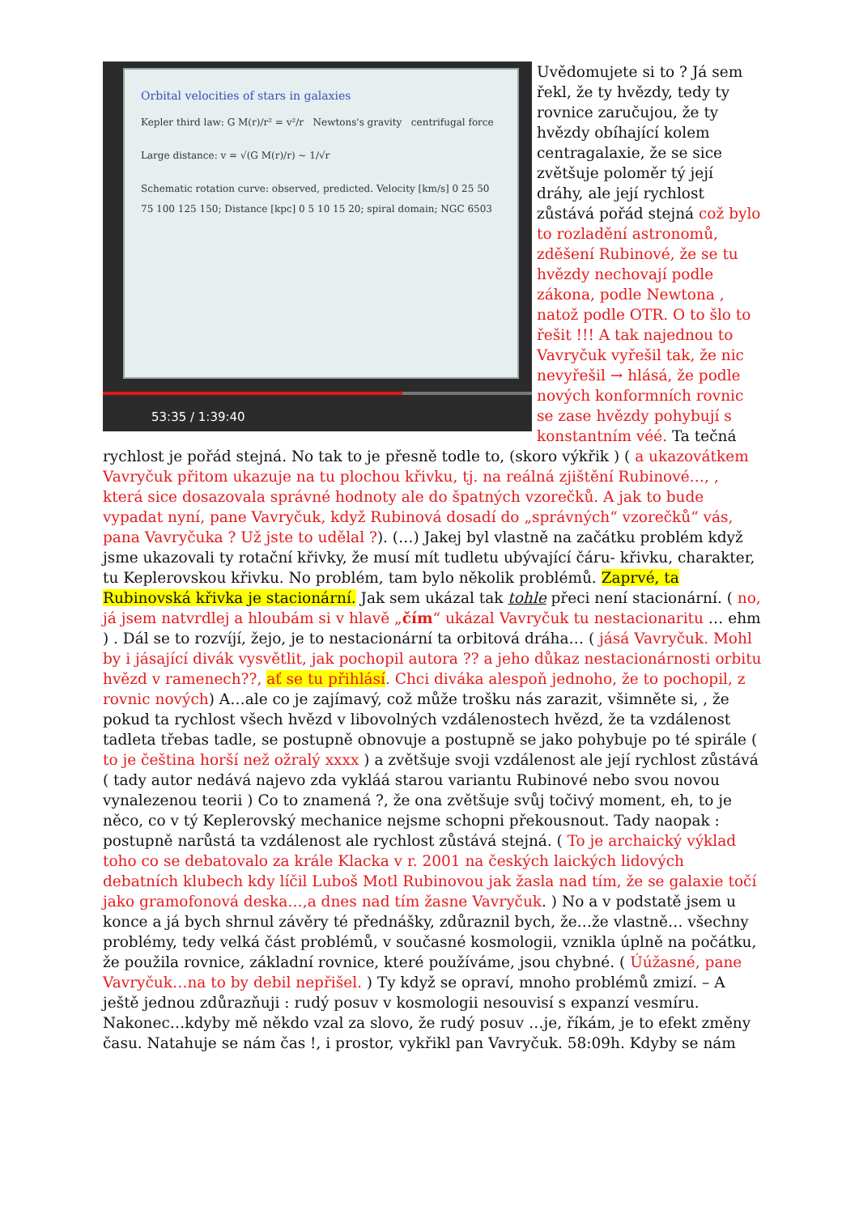Orbital velocities of stars in galaxies
Kepler third law: G M(r)/r² = v²/r Newtons's gravity centrifugal force
Large distance: v = √(G M(r)/r) ~ 1/√r
Schematic rotation curve: observed, predicted. Velocity [km/s] 0 25 50 75 100 125 150; Distance [kpc] 0 5 10 15 20; spiral domain; NGC 6503
53:35 / 1:39:40
Uvědomujete si to ? Já sem řekl, že ty hvězdy, tedy ty rovnice zaručujou, že ty hvězdy obíhající kolem centragalaxie, že se sice zvětšuje poloměr tý její dráhy, ale její rychlost zůstává pořád stejná což bylo to rozladění astronomů, zděšení Rubinové, že se tu hvězdy nechovají podle zákona, podle Newtona , natož podle OTR. O to šlo to řešit !!! A tak najednou to Vavryčuk vyřešil tak, že nic nevyřešil → hlásá, že podle nových konformních rovnic se zase hvězdy pohybují s konstantním véé. Ta tečná rychlost je pořád stejná. No tak to je přesně todle to, (skoro výkřik ) ( a ukazovátkem Vavryčuk přitom ukazuje na tu plochou křivku, tj. na reálná zjištění Rubinové…, , která sice dosazovala správné hodnoty ale do špatných vzorečků. A jak to bude vypadat nyní, pane Vavryčuk, když Rubinová dosadí do „správných“ vzorečků“ vás, pana Vavryčuka ? Už jste to udělal ?). (…) Jakej byl vlastně na začátku problém když jsme ukazovali ty rotační křivky, že musí mít tudletu ubývající čáru- křivku, charakter, tu Keplerovskou křivku. No problém, tam bylo několik problémů. Zaprvé, ta Rubinovská křivka je stacionární. Jak sem ukázal tak tohle přeci není stacionární. ( no, já jsem natvrdlej a hloubám si v hlavě „čím“ ukázal Vavryčuk tu nestacionaritu … ehm ) . Dál se to rozvíjí, žejo, je to nestacionární ta orbitová dráha… ( jásá Vavryčuk. Mohl by i jásající divák vysvětlit, jak pochopil autora ?? a jeho důkaz nestacionárnosti orbitu hvězd v ramenech??, ať se tu přihlásí. Chci diváka alespoň jednoho, že to pochopil, z rovnic nových) A…ale co je zajímavý, což může trošku nás zarazit, všimněte si, , že pokud ta rychlost všech hvězd v libovolných vzdálenostech hvězd, že ta vzdálenost tadleta třebas tadle, se postupně obnovuje a postupně se jako pohybuje po té spirále ( to je čeština horší než ožralý xxxx ) a zvětšuje svoji vzdálenost ale její rychlost zůstává ( tady autor nedává najevo zda vykláá starou variantu Rubinové nebo svou novou vynalezenou teorii ) Co to znamená ?, že ona zvětšuje svůj točivý moment, eh, to je něco, co v tý Keplerovský mechanice nejsme schopni překousnout. Tady naopak : postupně narůstá ta vzdálenost ale rychlost zůstává stejná. ( To je archaický výklad toho co se debatovalo za krále Klacka v r. 2001 na českých laických lidových debatních klubech kdy líčil Luboš Motl Rubinovou jak žasla nad tím, že se galaxie točí jako gramofonová deska…,a dnes nad tím žasne Vavryčuk. ) No a v podstatě jsem u konce a já bych shrnul závěry té přednášky, zdůraznil bych, že…že vlastně… všechny problémy, tedy velká část problémů, v současné kosmologii, vznikla úplně na počátku, že použila rovnice, základní rovnice, které používáme, jsou chybné. ( Úúžasné, pane Vavryčuk…na to by debil nepřišel. ) Ty když se opraví, mnoho problémů zmizí. – A ještě jednou zdůrazňuji : rudý posuv v kosmologii nesouvisí s expanzí vesmíru. Nakonec…kdyby mě někdo vzal za slovo, že rudý posuv …je, říkám, je to efekt změny času. Natahuje se nám čas !, i prostor, vykřikl pan Vavryčuk. 58:09h. Kdyby se nám